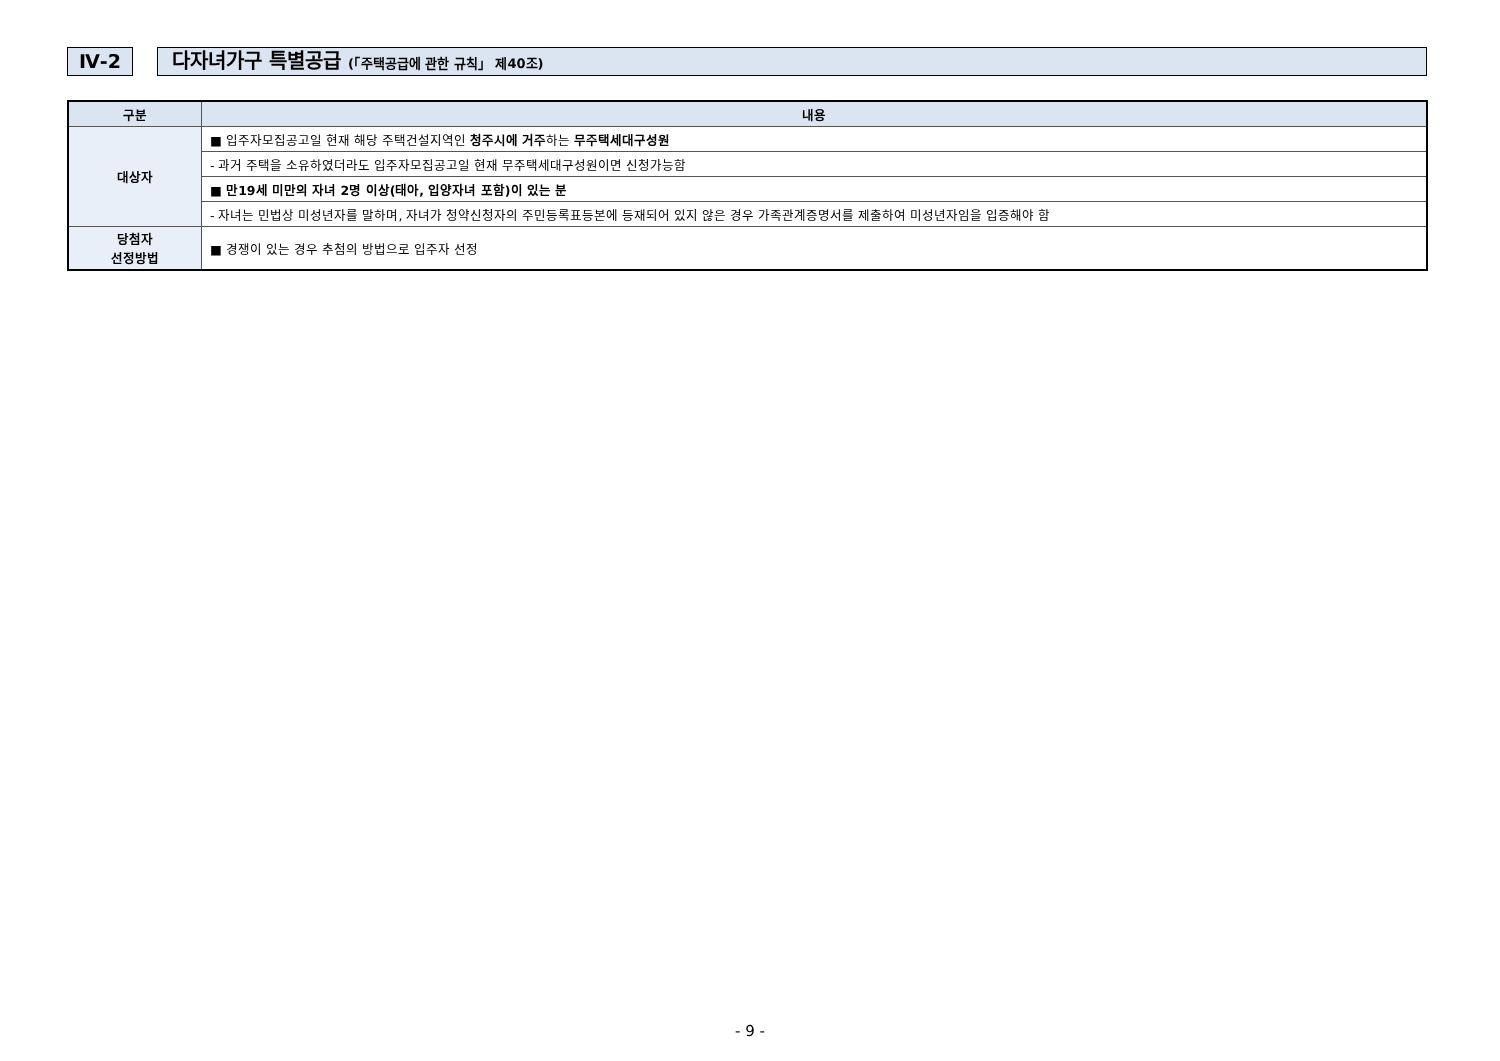Ⅳ-2 다자녀가구 특별공급 (「주택공급에 관한 규칙」 제40조)
| 구분 | 내용 |
| --- | --- |
| 대상자 | ■ 입주자모집공고일 현재 해당 주택건설지역인 청주시에 거주 하는 무주택세대구성원 |
| | - 과거 주택을 소유하였더라도 입주자모집공고일 현재 무주택세대구성원이면 신청가능함 |
| | ■ 만19세 미만의 자녀 2명 이상(태아, 입양자녀 포함)이 있는 분 |
| | - 자녀는 민법상 미성년자를 말하며, 자녀가 청약신청자의 주민등록표등본에 등재되어 있지 않은 경우 가족관계증명서를 제출하여 미성년자임을 입증해야 함 |
| 당첨자 선정방법 | ■ 경쟁이 있는 경우 추첨의 방법으로 입주자 선정 |
- 9 -